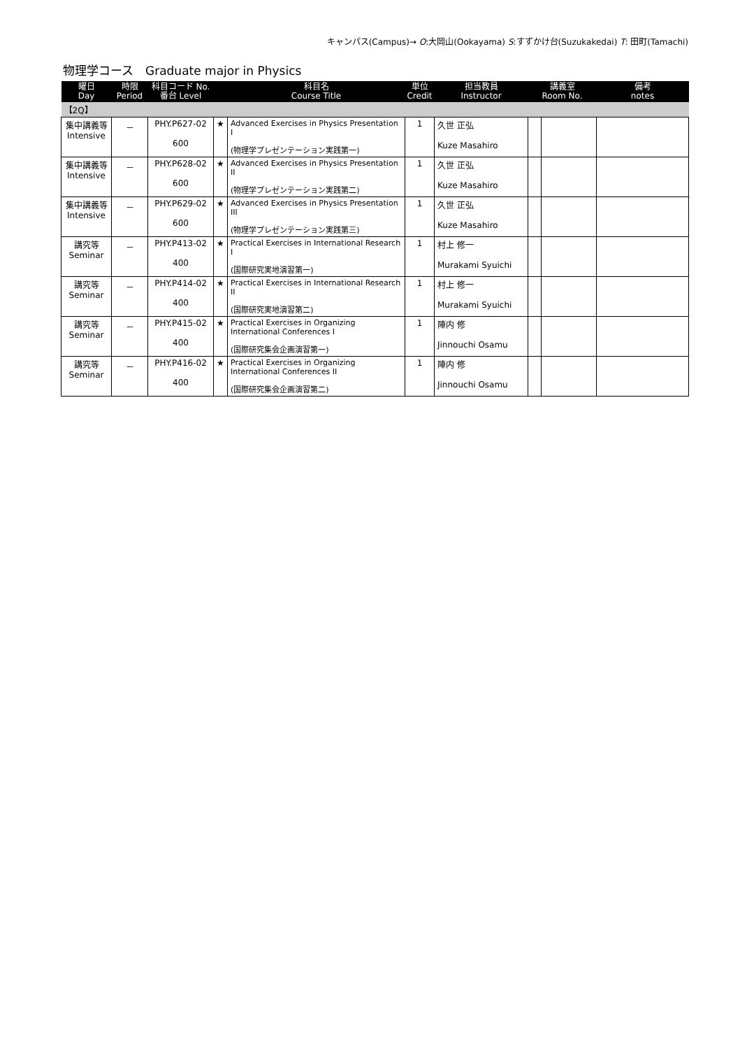キャンパス(Campus)→ O:大岡山(Ookayama) S:すずかけ台(Suzukakedai) T: 田町(Tamachi)
物理学コース　Graduate major in Physics
| 曜日 Day | 時限 Period | 科目コード No. 番台 Level | | 科目名 Course Title | 単位 Credit | 担当教員 Instructor | 講義室 Room No. | | 備考 notes |
| --- | --- | --- | --- | --- | --- | --- | --- | --- | --- |
| 【2Q】 | | | | | | | | | |
| 集中講義等 Intensive | － | PHY.P627-02 600 | ★ | Advanced Exercises in Physics Presentation I (物理学プレゼンテーション実践第一) | 1 | 久世 正弘 Kuze Masahiro | | | |
| 集中講義等 Intensive | － | PHY.P628-02 600 | ★ | Advanced Exercises in Physics Presentation II (物理学プレゼンテーション実践第二) | 1 | 久世 正弘 Kuze Masahiro | | | |
| 集中講義等 Intensive | － | PHY.P629-02 600 | ★ | Advanced Exercises in Physics Presentation III (物理学プレゼンテーション実践第三) | 1 | 久世 正弘 Kuze Masahiro | | | |
| 講究等 Seminar | － | PHY.P413-02 400 | ★ | Practical Exercises in International Research I (国際研究実地演習第一) | 1 | 村上 修一 Murakami Syuichi | | | |
| 講究等 Seminar | － | PHY.P414-02 400 | ★ | Practical Exercises in International Research II (国際研究実地演習第二) | 1 | 村上 修一 Murakami Syuichi | | | |
| 講究等 Seminar | － | PHY.P415-02 400 | ★ | Practical Exercises in Organizing International Conferences I (国際研究集会企画演習第一) | 1 | 陣内 修 Jinnouchi Osamu | | | |
| 講究等 Seminar | － | PHY.P416-02 400 | ★ | Practical Exercises in Organizing International Conferences II (国際研究集会企画演習第二) | 1 | 陣内 修 Jinnouchi Osamu | | | |